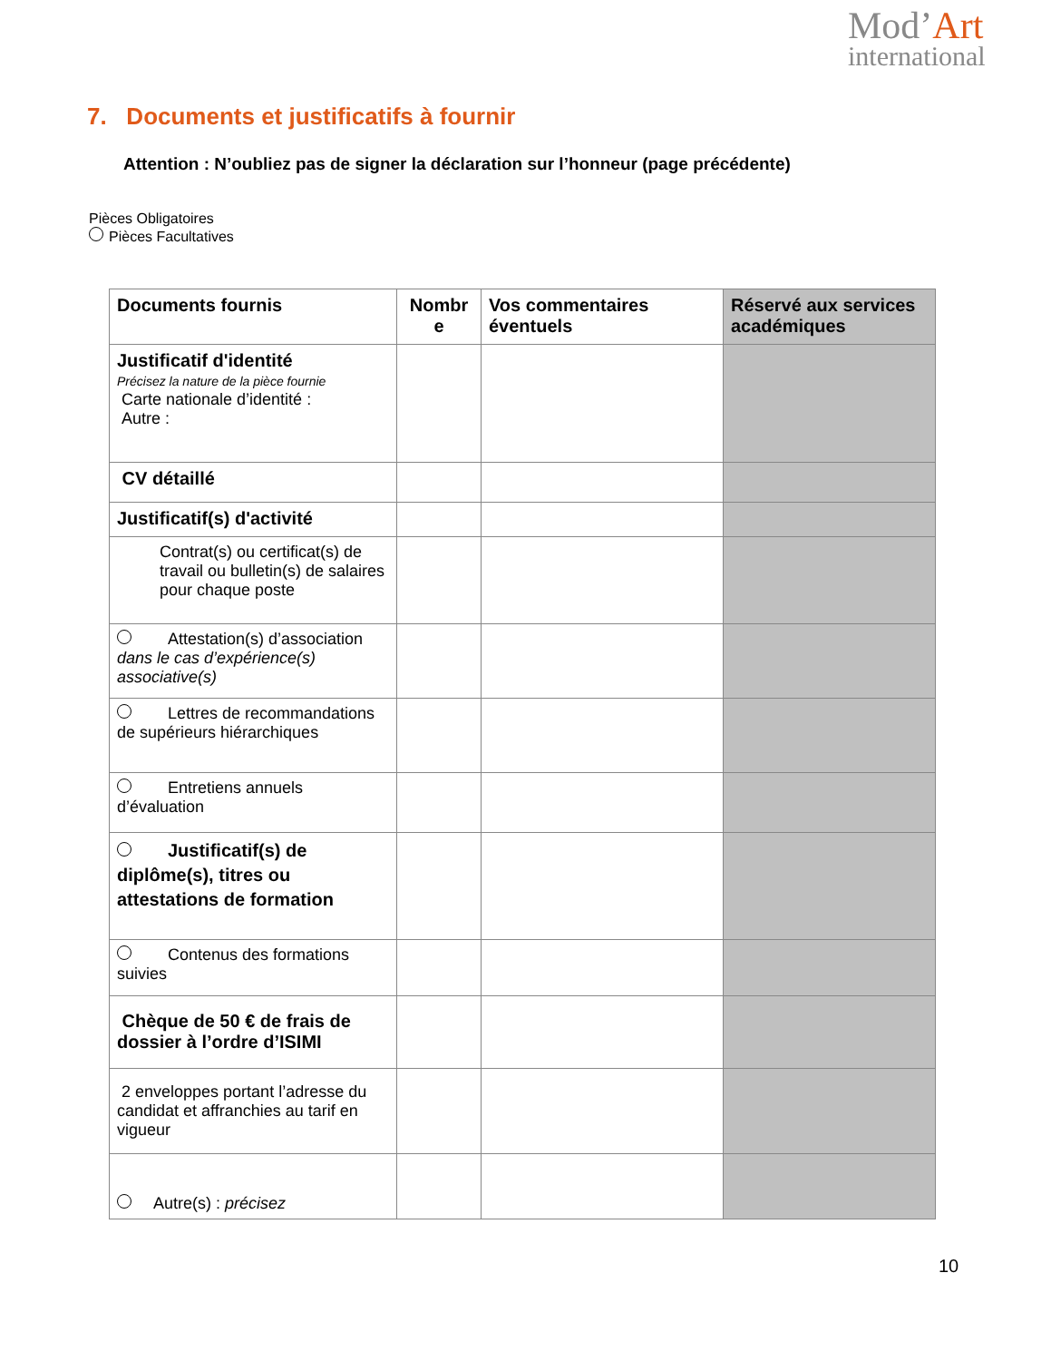Mod’Art
international
7. Documents et justificatifs à fournir
Attention : N’oubliez pas de signer la déclaration sur l’honneur (page précédente)
Pièces Obligatoires
Pièces Facultatives
| Documents fournis | Nombr e | Vos commentaires éventuels | Réservé aux services académiques |
| --- | --- | --- | --- |
| Justificatif d'identité Précisez la nature de la pièce fournie Carte nationale d’identité : Autre : | | | |
| CV détaillé | | | |
| Justificatif(s) d'activité | | | |
| Contrat(s) ou certificat(s) de travail ou bulletin(s) de salaires pour chaque poste | | | |
| Attestation(s) d’association dans le cas d’expérience(s) associative(s) | | | |
| Lettres de recommandations de supérieurs hiérarchiques | | | |
| Entretiens annuels d’évaluation | | | |
| Justificatif(s) de diplôme(s), titres ou attestations de formation | | | |
| Contenus des formations suivies | | | |
| Chèque de 50 € de frais de dossier à l’ordre d’ISIMI | | | |
| 2 enveloppes portant l’adresse du candidat et affranchies au tarif en vigueur | | | |
| Autre(s) : précisez | | | |
10